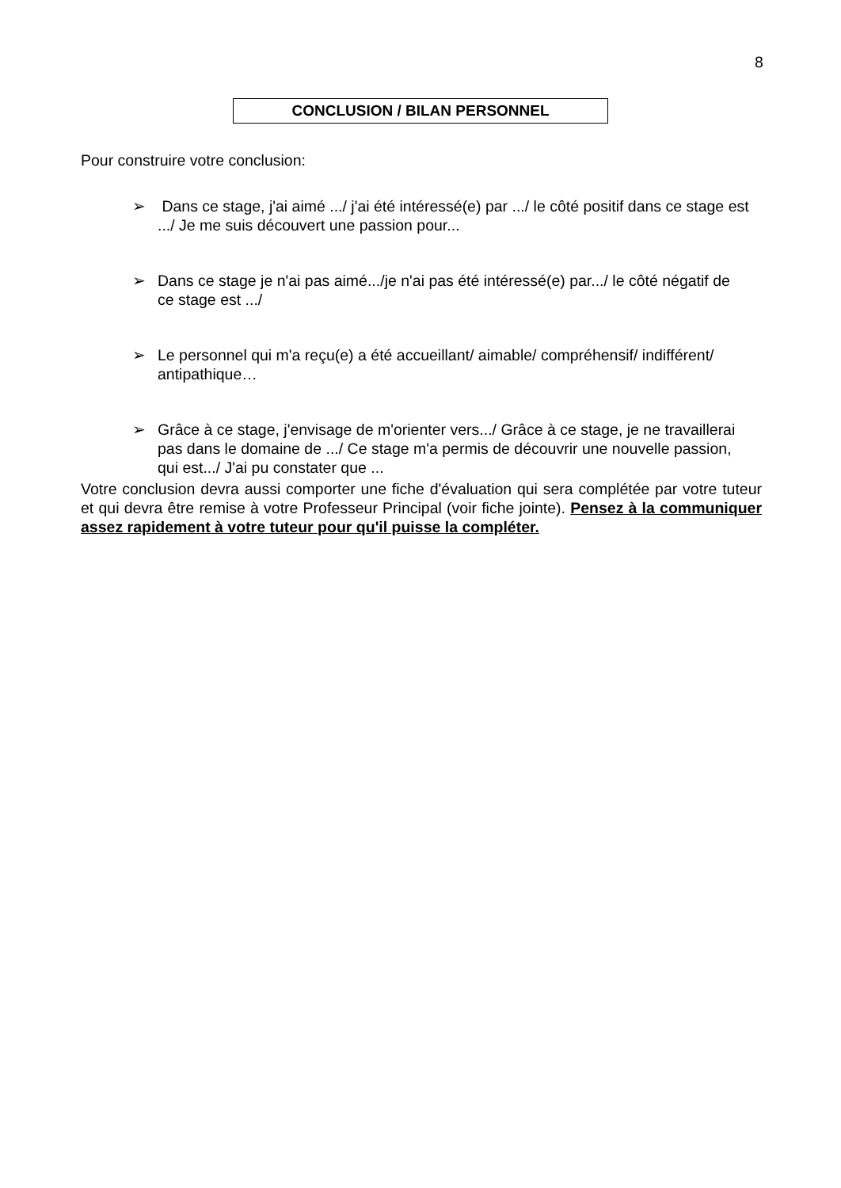8
CONCLUSION / BILAN PERSONNEL
Pour construire votre conclusion:
➢ Dans ce stage, j'ai aimé .../ j'ai été intéressé(e) par .../ le côté positif dans ce stage est .../ Je me suis découvert une passion pour...
➢ Dans ce stage je n'ai pas aimé.../je n'ai pas été intéressé(e) par.../ le côté négatif de ce stage est .../
➢ Le personnel qui m'a reçu(e) a été accueillant/ aimable/ compréhensif/ indifférent/ antipathique…
➢ Grâce à ce stage, j'envisage de m'orienter vers.../ Grâce à ce stage, je ne travaillerai pas dans le domaine de .../ Ce stage m'a permis de découvrir une nouvelle passion, qui est.../ J'ai pu constater que ...
Votre conclusion devra aussi comporter une fiche d'évaluation qui sera complétée par votre tuteur et qui devra être remise à votre Professeur Principal (voir fiche jointe). Pensez à la communiquer assez rapidement à votre tuteur pour qu'il puisse la compléter.